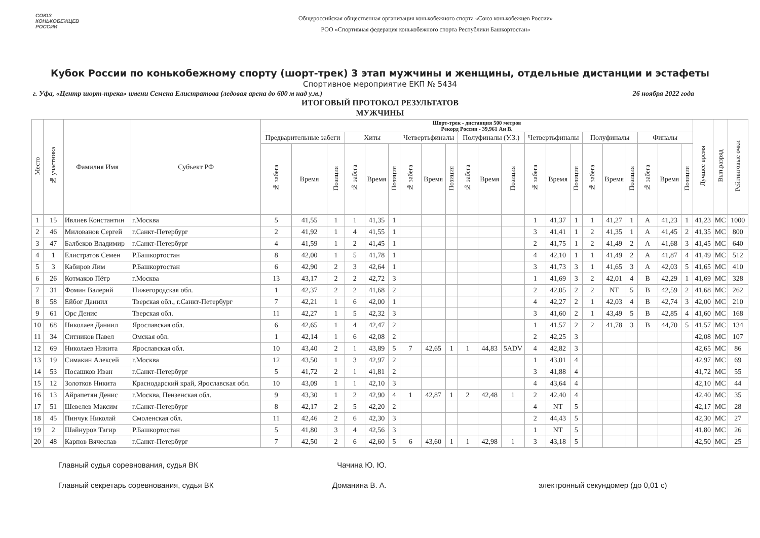СОЮЗ
КОНЬКОБЕЖЦЕВ
РОССИИ
Общероссийская общественная организация конькобежного спорта «Союз конькобежцев России»
РОО «Спортивная федерация конькобежного спорта Республики Башкортостан»
Кубок России по конькобежному спорту (шорт-трек) 3 этап мужчины и женщины, отдельные дистанции и эстафеты
Спортивное мероприятие ЕКП № 5434
г. Уфа, «Центр шорт-трека» имени Семена Елистратова (ледовая арена до 600 м над у.м.) 26 ноября 2022 года
ИТОГОВЫЙ ПРОТОКОЛ РЕЗУЛЬТАТОВ
МУЖЧИНЫ
| Место | № участника | Фамилия Имя | Субъект РФ | Шорт-трек - дистанция 500 метров Рекорд России - 39,961 Ан В. | | | | | | | | | | | | | | | | | | | | | Лучшее время | Вып.разряд | Рейтинговые очки |
| --- | --- | --- | --- | --- | --- | --- | --- | --- | --- | --- | --- | --- | --- | --- | --- | --- | --- | --- | --- | --- | --- | --- | --- | --- | --- | --- | --- |
| | | | | Предварительные забеги | | | Хиты | | | Четвертьфиналы | | | Полуфиналы (У.З.) | | | Четвертьфиналы | | | Полуфиналы | | | Финалы | | | | | |
| | | | | № забега | Время | Позиция | № забега | Время | Позиция | № забега | Время | Позиция | № забега | Время | Позиция | № забега | Время | Позиция | № забега | Время | Позиция | № забега | Время | Позиция | | | |
| 1 | 15 | Ивлиев Константин | г.Москва | 5 | 41,55 | 1 | 1 | 41,35 | 1 | | | | | | | 1 | 41,37 | 1 | 1 | 41,27 | 1 | A | 41,23 | 1 | 41,23 | МС | 1000 |
| 2 | 46 | Милованов Сергей | г.Санкт-Петербург | 2 | 41,92 | 1 | 4 | 41,55 | 1 | | | | | | | 3 | 41,41 | 1 | 2 | 41,35 | 1 | A | 41,45 | 2 | 41,35 | МС | 800 |
| 3 | 47 | Балбеков Владимир | г.Санкт-Петербург | 4 | 41,59 | 1 | 2 | 41,45 | 1 | | | | | | | 2 | 41,75 | 1 | 2 | 41,49 | 2 | A | 41,68 | 3 | 41,45 | МС | 640 |
| 4 | 1 | Елистратов Семен | Р.Башкортостан | 8 | 42,00 | 1 | 5 | 41,78 | 1 | | | | | | | 4 | 42,10 | 1 | 1 | 41,49 | 2 | A | 41,87 | 4 | 41,49 | МС | 512 |
| 5 | 3 | Кабиров Лим | Р.Башкортостан | 6 | 42,90 | 2 | 3 | 42,64 | 1 | | | | | | | 3 | 41,73 | 3 | 1 | 41,65 | 3 | A | 42,03 | 5 | 41,65 | МС | 410 |
| 6 | 26 | Котмаков Пётр | г.Москва | 13 | 43,17 | 2 | 2 | 42,72 | 3 | | | | | | | 1 | 41,69 | 3 | 2 | 42,01 | 4 | B | 42,29 | 1 | 41,69 | МС | 328 |
| 7 | 31 | Фомин Валерий | Нижегородская обл. | 1 | 42,37 | 2 | 2 | 41,68 | 2 | | | | | | | 2 | 42,05 | 2 | 2 | NT | 5 | B | 42,59 | 2 | 41,68 | МС | 262 |
| 8 | 58 | Ейбог Даниил | Тверская обл., г.Санкт-Петербург | 7 | 42,21 | 1 | 6 | 42,00 | 1 | | | | | | | 4 | 42,27 | 2 | 1 | 42,03 | 4 | B | 42,74 | 3 | 42,00 | МС | 210 |
| 9 | 61 | Орс Денис | Тверская обл. | 11 | 42,27 | 1 | 5 | 42,32 | 3 | | | | | | | 3 | 41,60 | 2 | 1 | 43,49 | 5 | B | 42,85 | 4 | 41,60 | МС | 168 |
| 10 | 68 | Николаев Даниил | Ярославская обл. | 6 | 42,65 | 1 | 4 | 42,47 | 2 | | | | | | | 1 | 41,57 | 2 | 2 | 41,78 | 3 | B | 44,70 | 5 | 41,57 | МС | 134 |
| 11 | 34 | Ситников Павел | Омская обл. | 1 | 42,14 | 1 | 6 | 42,08 | 2 | | | | | | | 2 | 42,25 | 3 | | | | | | | 42,08 | МС | 107 |
| 12 | 69 | Николаев Никита | Ярославская обл. | 10 | 43,40 | 2 | 1 | 43,89 | 5 | 7 | 42,65 | 1 | 1 | 44,83 | 5ADV | 4 | 42,82 | 3 | | | | | | | 42,65 | МС | 86 |
| 13 | 19 | Симакин Алексей | г.Москва | 12 | 43,50 | 1 | 3 | 42,97 | 2 | | | | | | | 1 | 43,01 | 4 | | | | | | | 42,97 | МС | 69 |
| 14 | 53 | Посашков Иван | г.Санкт-Петербург | 5 | 41,72 | 2 | 1 | 41,81 | 2 | | | | | | | 3 | 41,88 | 4 | | | | | | | 41,72 | МС | 55 |
| 15 | 12 | Золотков Никита | Краснодарский край, Ярославская обл. | 10 | 43,09 | 1 | 1 | 42,10 | 3 | | | | | | | 4 | 43,64 | 4 | | | | | | | 42,10 | МС | 44 |
| 16 | 13 | Айрапетян Денис | г.Москва, Пензенская обл. | 9 | 43,30 | 1 | 2 | 42,90 | 4 | 1 | 42,87 | 1 | 2 | 42,48 | 1 | 2 | 42,40 | 4 | | | | | | | 42,40 | МС | 35 |
| 17 | 51 | Шевелев Максим | г.Санкт-Петербург | 8 | 42,17 | 2 | 5 | 42,20 | 2 | | | | | | | 4 | NT | 5 | | | | | | | 42,17 | МС | 28 |
| 18 | 45 | Пинчук Николай | Смоленская обл. | 11 | 42,46 | 2 | 6 | 42,30 | 3 | | | | | | | 2 | 44,43 | 5 | | | | | | | 42,30 | МС | 27 |
| 19 | 2 | Шайнуров Тагир | Р.Башкортостан | 5 | 41,80 | 3 | 4 | 42,56 | 3 | | | | | | | 1 | NT | 5 | | | | | | | 41,80 | МС | 26 |
| 20 | 48 | Карпов Вячеслав | г.Санкт-Петербург | 7 | 42,50 | 2 | 6 | 42,60 | 5 | 6 | 43,60 | 1 | 1 | 42,98 | 1 | 3 | 43,18 | 5 | | | | | | | 42,50 | МС | 25 |
Главный судья соревнования, судья ВК Чачина Ю. Ю.
Главный секретарь соревнования, судья ВК Доманина В. А. электронный секундомер (до 0,01 с)